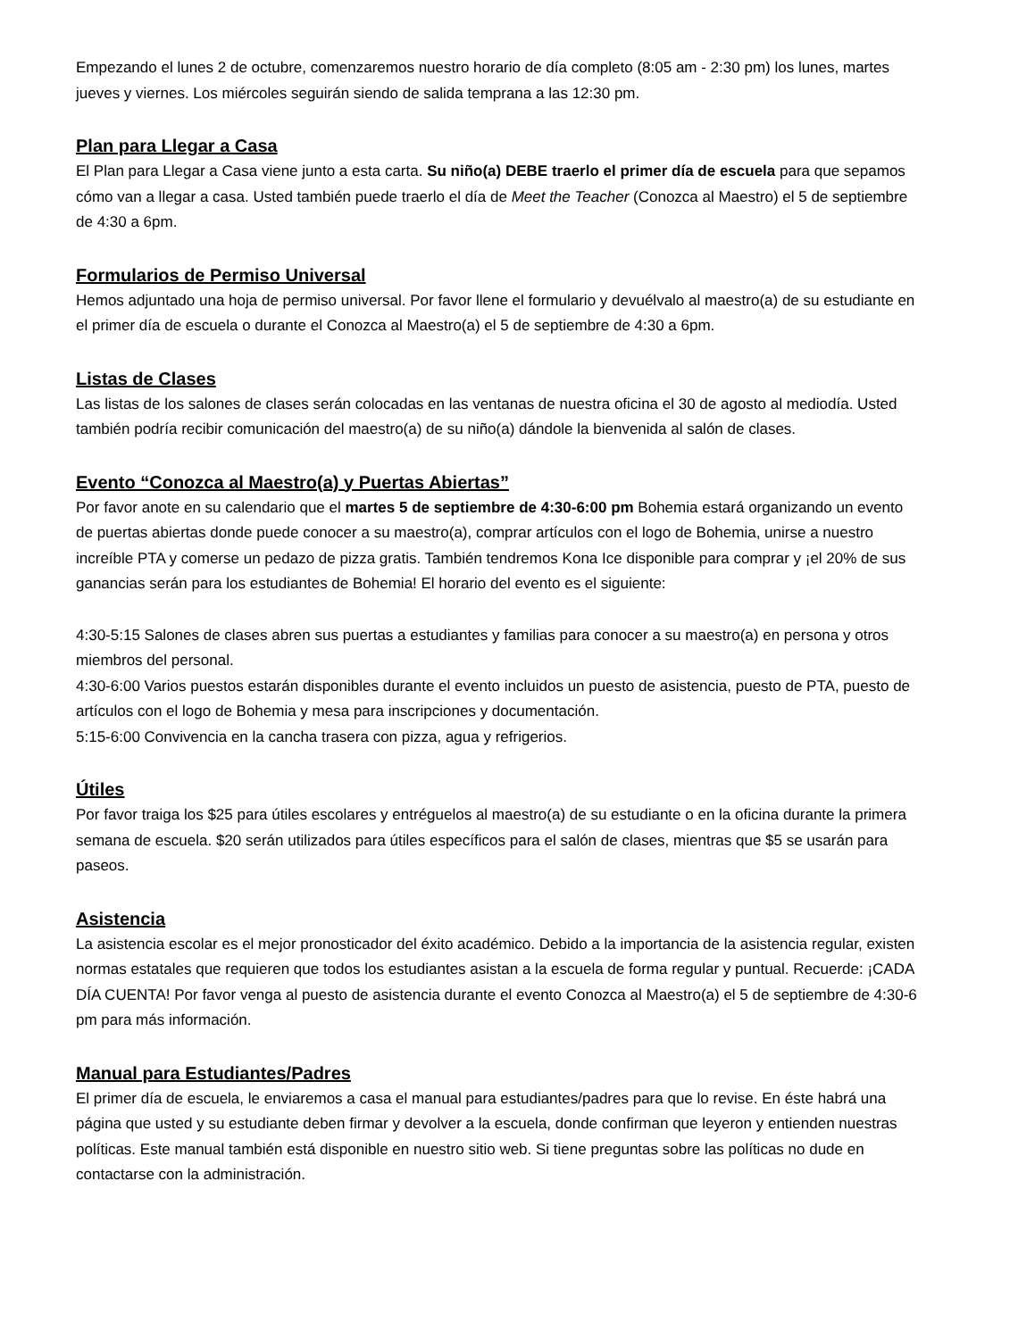Empezando el lunes 2 de octubre, comenzaremos nuestro horario de día completo (8:05 am - 2:30 pm) los lunes, martes jueves y viernes. Los miércoles seguirán siendo de salida temprana a las 12:30 pm.
Plan para Llegar a Casa
El Plan para Llegar a Casa viene junto a esta carta. Su niño(a) DEBE traerlo el primer día de escuela para que sepamos cómo van a llegar a casa. Usted también puede traerlo el día de Meet the Teacher (Conozca al Maestro) el 5 de septiembre de 4:30 a 6pm.
Formularios de Permiso Universal
Hemos adjuntado una hoja de permiso universal. Por favor llene el formulario y devuélvalo al maestro(a) de su estudiante en el primer día de escuela o durante el Conozca al Maestro(a) el 5 de septiembre de 4:30 a 6pm.
Listas de Clases
Las listas de los salones de clases serán colocadas en las ventanas de nuestra oficina el 30 de agosto al mediodía. Usted también podría recibir comunicación del maestro(a) de su niño(a) dándole la bienvenida al salón de clases.
Evento “Conozca al Maestro(a) y Puertas Abiertas”
Por favor anote en su calendario que el martes 5 de septiembre de 4:30-6:00 pm Bohemia estará organizando un evento de puertas abiertas donde puede conocer a su maestro(a), comprar artículos con el logo de Bohemia, unirse a nuestro increíble PTA y comerse un pedazo de pizza gratis. También tendremos Kona Ice disponible para comprar y ¡el 20% de sus ganancias serán para los estudiantes de Bohemia! El horario del evento es el siguiente:
4:30-5:15 Salones de clases abren sus puertas a estudiantes y familias para conocer a su maestro(a) en persona y otros miembros del personal.
4:30-6:00 Varios puestos estarán disponibles durante el evento incluidos un puesto de asistencia, puesto de PTA, puesto de artículos con el logo de Bohemia y mesa para inscripciones y documentación.
5:15-6:00 Convivencia en la cancha trasera con pizza, agua y refrigerios.
Útiles
Por favor traiga los $25 para útiles escolares y entréguelos al maestro(a) de su estudiante o en la oficina durante la primera semana de escuela. $20 serán utilizados para útiles específicos para el salón de clases, mientras que $5 se usarán para paseos.
Asistencia
La asistencia escolar es el mejor pronosticador del éxito académico. Debido a la importancia de la asistencia regular, existen normas estatales que requieren que todos los estudiantes asistan a la escuela de forma regular y puntual. Recuerde: ¡CADA DÍA CUENTA! Por favor venga al puesto de asistencia durante el evento Conozca al Maestro(a) el 5 de septiembre de 4:30-6 pm para más información.
Manual para Estudiantes/Padres
El primer día de escuela, le enviaremos a casa el manual para estudiantes/padres para que lo revise. En éste habrá una página que usted y su estudiante deben firmar y devolver a la escuela, donde confirman que leyeron y entienden nuestras políticas. Este manual también está disponible en nuestro sitio web. Si tiene preguntas sobre las políticas no dude en contactarse con la administración.